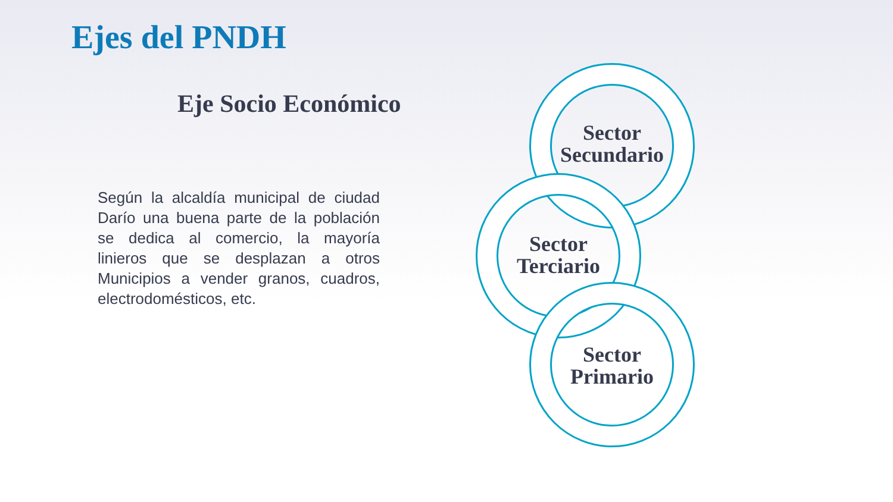Ejes del PNDH
Eje Socio Económico
Según la alcaldía municipal de ciudad Darío una buena parte de la población se dedica al comercio, la mayoría linieros que se desplazan a otros Municipios a vender granos, cuadros, electrodomésticos, etc.
Sector Secundario
Sector Terciario
Sector Primario